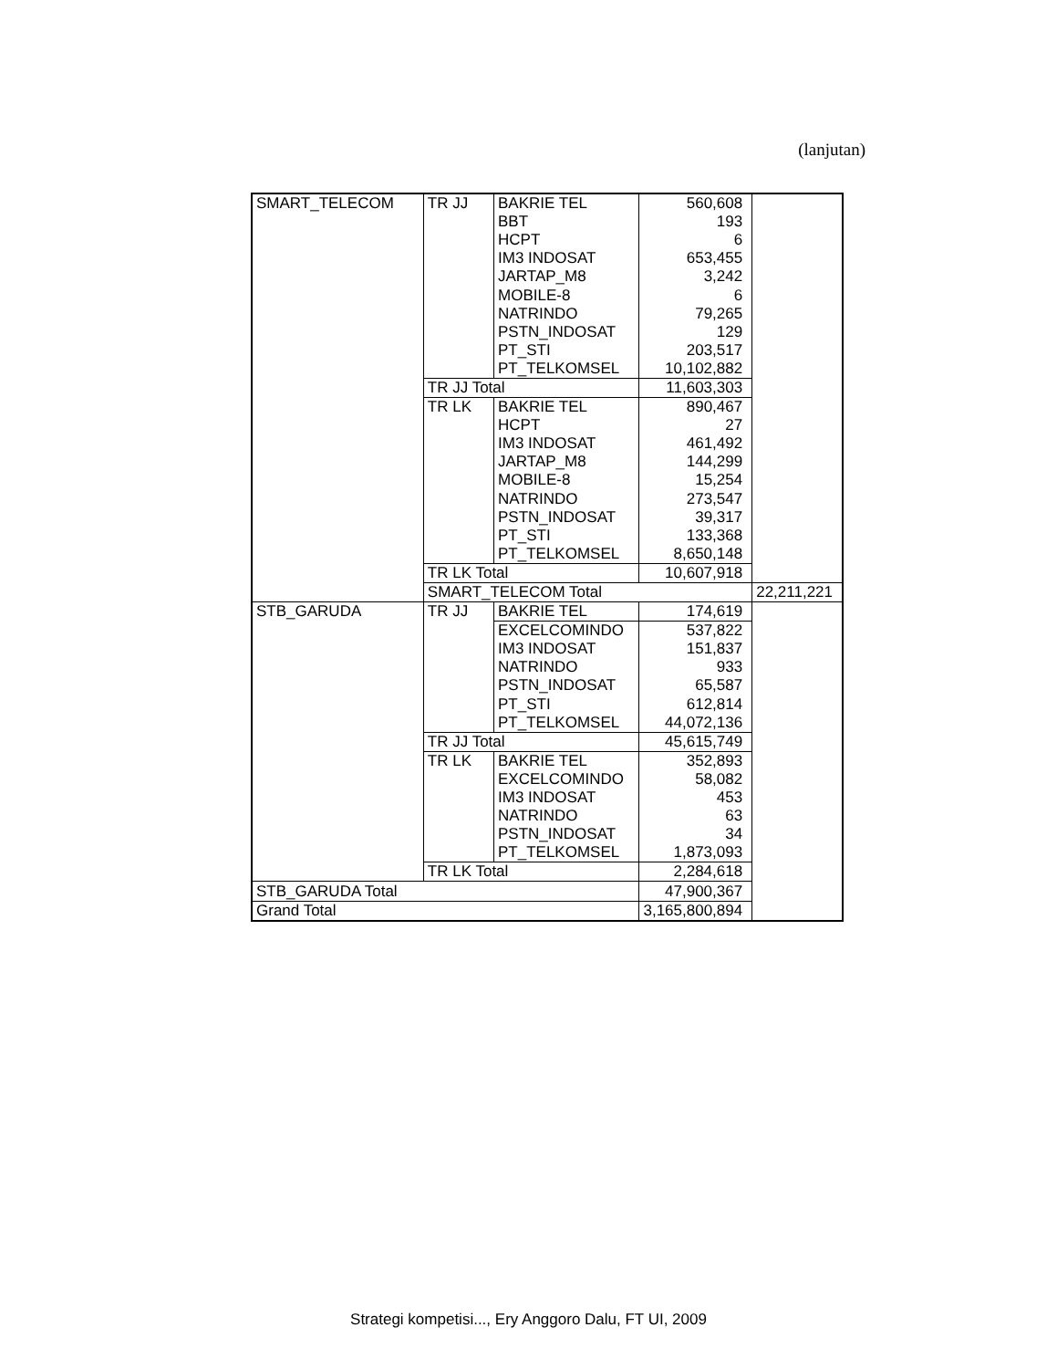(lanjutan)
| SMART_TELECOM | TR JJ | BAKRIE TEL | 560,608 | |
| | | BBT | 193 | |
| | | HCPT | 6 | |
| | | IM3 INDOSAT | 653,455 | |
| | | JARTAP_M8 | 3,242 | |
| | | MOBILE-8 | 6 | |
| | | NATRINDO | 79,265 | |
| | | PSTN_INDOSAT | 129 | |
| | | PT_STI | 203,517 | |
| | | PT_TELKOMSEL | 10,102,882 | |
| | TR JJ Total | | 11,603,303 | |
| | TR LK | BAKRIE TEL | 890,467 | |
| | | HCPT | 27 | |
| | | IM3 INDOSAT | 461,492 | |
| | | JARTAP_M8 | 144,299 | |
| | | MOBILE-8 | 15,254 | |
| | | NATRINDO | 273,547 | |
| | | PSTN_INDOSAT | 39,317 | |
| | | PT_STI | 133,368 | |
| | | PT_TELKOMSEL | 8,650,148 | |
| | TR LK Total | | 10,607,918 | |
| | SMART_TELECOM Total | | | 22,211,221 |
| STB_GARUDA | TR JJ | BAKRIE TEL | 174,619 | |
| | | EXCELCOMINDO | 537,822 | |
| | | IM3 INDOSAT | 151,837 | |
| | | NATRINDO | 933 | |
| | | PSTN_INDOSAT | 65,587 | |
| | | PT_STI | 612,814 | |
| | | PT_TELKOMSEL | 44,072,136 | |
| | TR JJ Total | | 45,615,749 | |
| | TR LK | BAKRIE TEL | 352,893 | |
| | | EXCELCOMINDO | 58,082 | |
| | | IM3 INDOSAT | 453 | |
| | | NATRINDO | 63 | |
| | | PSTN_INDOSAT | 34 | |
| | | PT_TELKOMSEL | 1,873,093 | |
| | TR LK Total | | 2,284,618 | |
| STB_GARUDA Total | | | 47,900,367 | |
| Grand Total | | | 3,165,800,894 | |
Strategi kompetisi..., Ery Anggoro Dalu, FT UI, 2009